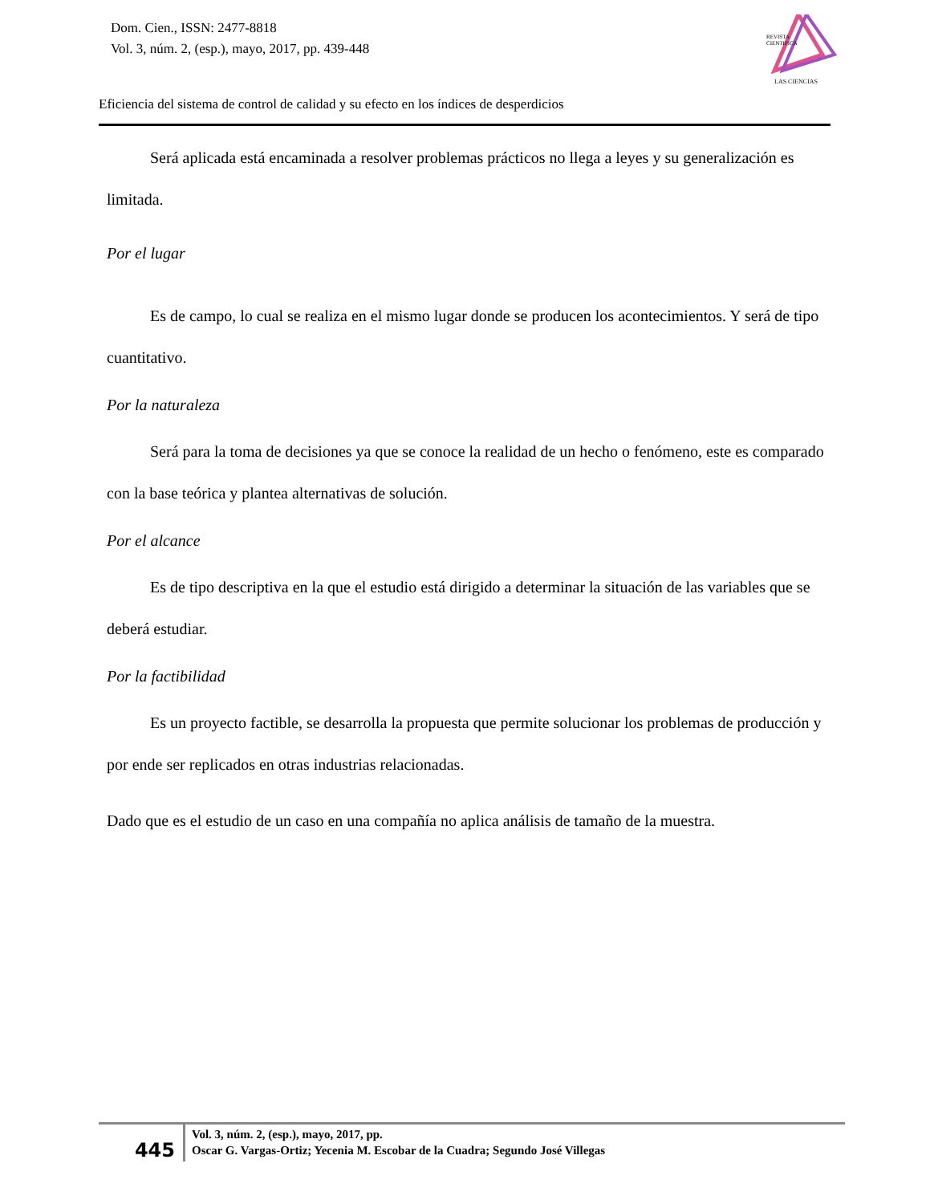Dom. Cien., ISSN: 2477-8818
Vol. 3, núm. 2, (esp.), mayo, 2017, pp. 439-448
REVISTA
CIENTIFICA
LAS CIENCIAS
Eficiencia del sistema de control de calidad y su efecto en los índices de desperdicios
Será aplicada está encaminada a resolver problemas prácticos no llega a leyes y su generalización es limitada.
Por el lugar
Es de campo, lo cual se realiza en el mismo lugar donde se producen los acontecimientos. Y será de tipo cuantitativo.
Por la naturaleza
Será para la toma de decisiones ya que se conoce la realidad de un hecho o fenómeno, este es comparado con la base teórica y plantea alternativas de solución.
Por el alcance
Es de tipo descriptiva en la que el estudio está dirigido a determinar la situación de las variables que se deberá estudiar.
Por la factibilidad
Es un proyecto factible, se desarrolla la propuesta que permite solucionar los problemas de producción y por ende ser replicados en otras industrias relacionadas.
Dado que es el estudio de un caso en una compañía no aplica análisis de tamaño de la muestra.
445
Vol. 3, núm. 2, (esp.), mayo, 2017, pp.
Oscar G. Vargas-Ortiz; Yecenia M. Escobar de la Cuadra; Segundo José Villegas